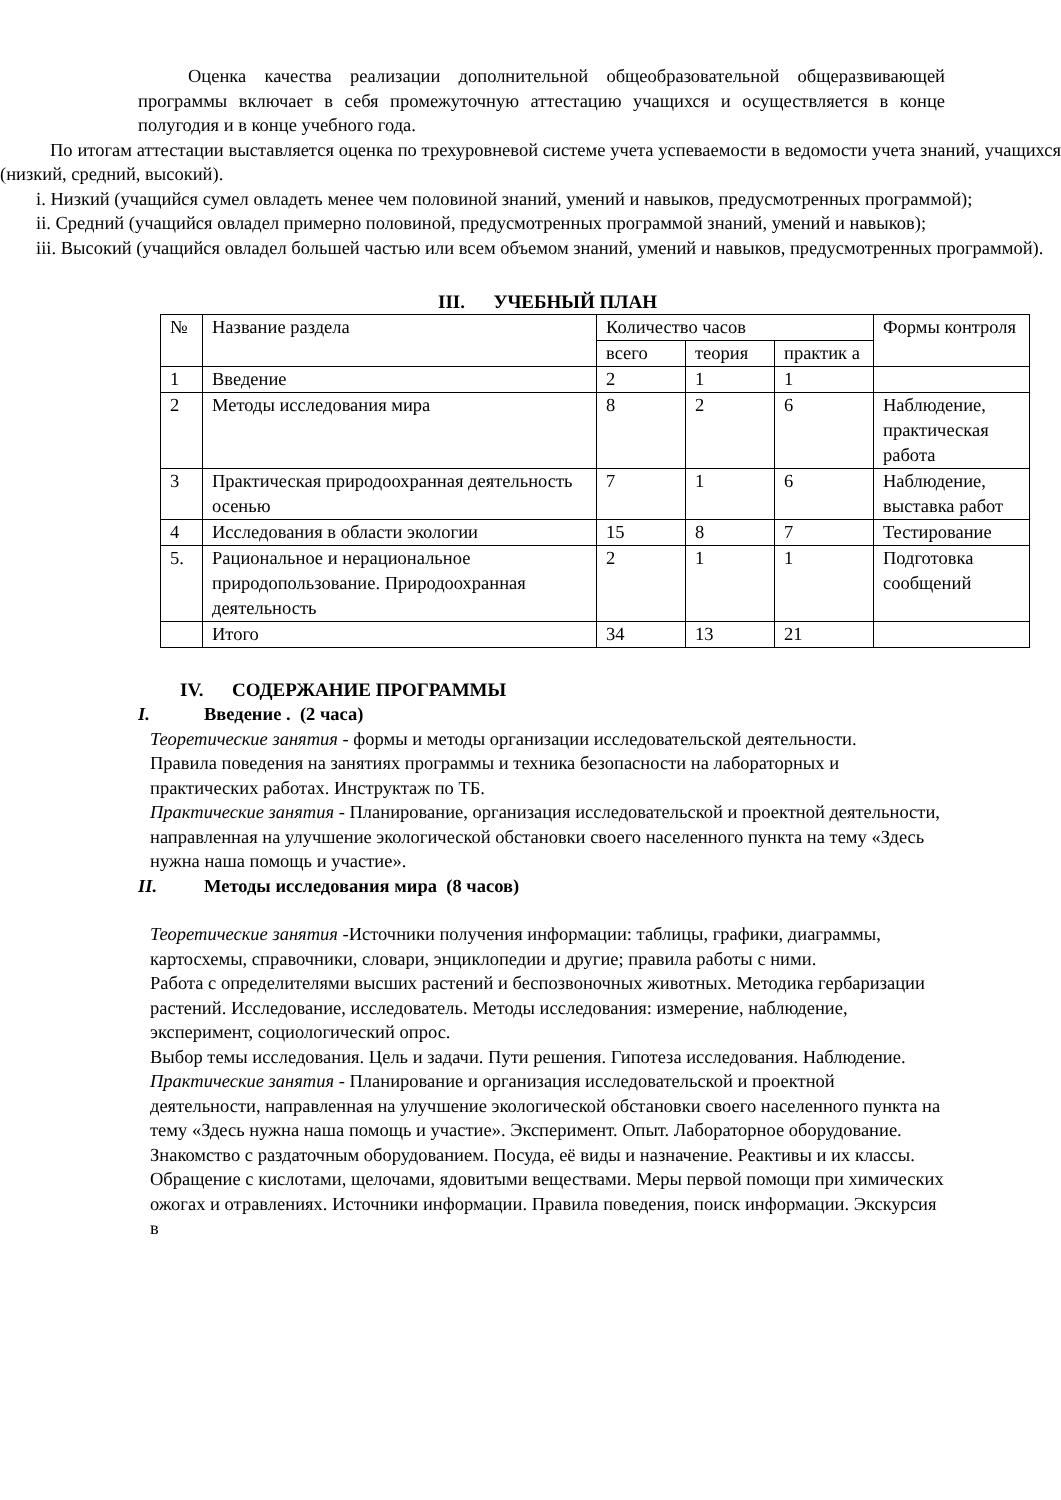Оценка качества реализации дополнительной общеобразовательной общеразвивающей программы включает в себя промежуточную аттестацию учащихся и осуществляется в конце полугодия и в конце учебного года.
По итогам аттестации выставляется оценка по трехуровневой системе учета успеваемости в ведомости учета знаний, учащихся (низкий, средний, высокий).
i. Низкий (учащийся сумел овладеть менее чем половиной знаний, умений и навыков, предусмотренных программой);
ii. Средний (учащийся овладел примерно половиной, предусмотренных программой знаний, умений и навыков);
iii. Высокий (учащийся овладел большей частью или всем объемом знаний, умений и навыков, предусмотренных программой).
III. УЧЕБНЫЙ ПЛАН
| № | Название раздела | Количество часов | | | Формы контроля |
| | | всего | теория | практик а | |
| 1 | Введение | 2 | 1 | 1 | |
| 2 | Методы исследования мира | 8 | 2 | 6 | Наблюдение, практическая работа |
| 3 | Практическая природоохранная деятельность осенью | 7 | 1 | 6 | Наблюдение, выставка работ |
| 4 | Исследования в области экологии | 15 | 8 | 7 | Тестирование |
| 5. | Рациональное и нерациональное природопользование. Природоохранная деятельность | 2 | 1 | 1 | Подготовка сообщений |
| | Итого | 34 | 13 | 21 | |
IV. СОДЕРЖАНИЕ ПРОГРАММЫ
I. Введение . (2 часа)
Теоретические занятия - формы и методы организации исследовательской деятельности.
Правила поведения на занятиях программы и техника безопасности на лабораторных и практических работах. Инструктаж по ТБ.
Практические занятия - Планирование, организация исследовательской и проектной деятельности, направленная на улучшение экологической обстановки своего населенного пункта на тему «Здесь нужна наша помощь и участие».
II. Методы исследования мира (8 часов)
Теоретические занятия -Источники получения информации: таблицы, графики, диаграммы, картосхемы, справочники, словари, энциклопедии и другие; правила работы с ними.
Работа с определителями высших растений и беспозвоночных животных. Методика гербаризации растений. Исследование, исследователь. Методы исследования: измерение, наблюдение, эксперимент, социологический опрос.
Выбор темы исследования. Цель и задачи. Пути решения. Гипотеза исследования. Наблюдение.
Практические занятия - Планирование и организация исследовательской и проектной деятельности, направленная на улучшение экологической обстановки своего населенного пункта на тему «Здесь нужна наша помощь и участие». Эксперимент. Опыт. Лабораторное оборудование. Знакомство с раздаточным оборудованием. Посуда, её виды и назначение. Реактивы и их классы. Обращение с кислотами, щелочами, ядовитыми веществами. Меры первой помощи при химических ожогах и отравлениях. Источники информации. Правила поведения, поиск информации. Экскурсия в